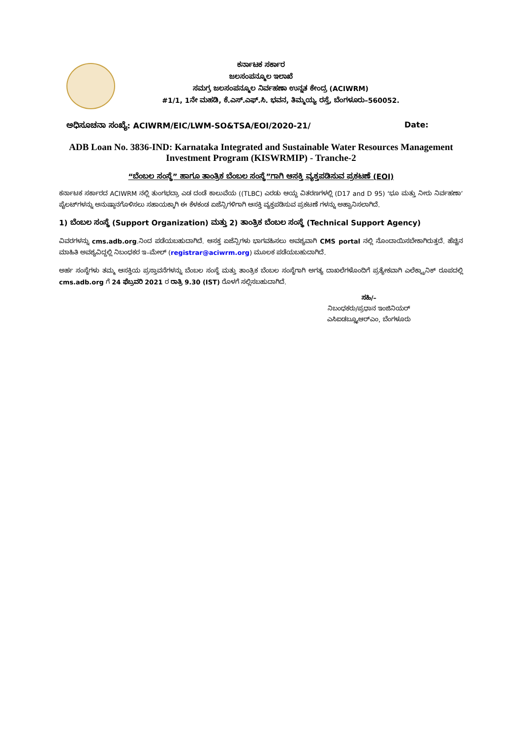ಕರ್ನಾಟಕ ಸರ್ಕಾರ
ಜಲಸಂಪನ್ಮೂಲ ಇಲಾಖೆ
ಸಮಗ್ರ ಜಲಸಂಪನ್ಮೂಲ ನಿರ್ವಹಣಾ ಉನ್ನತ ಕೇಂದ್ರ (ACIWRM)
#1/1, 1ನೇ ಮಹಡಿ, ಕೆ.ಎಸ್.ಎಫ್.ಸಿ. ಭವನ, ತಿಮ್ಮಯ್ಯ ರಸ್ತೆ, ಬೆಂಗಳೂರು–560052.
ಅಧಿಸೂಚನಾ ಸಂಖ್ಯೆ: ACIWRM/EIC/LWM-SO&TSA/EOI/2020-21/ Date:
ADB Loan No. 3836-IND: Karnataka Integrated and Sustainable Water Resources Management Investment Program (KISWRMIP) - Tranche-2
“ಬೆಂಬಲ ಸಂಸ್ಥೆ” ಹಾಗೂ ತಾಂತ್ರಿಕ ಬೆಂಬಲ ಸಂಸ್ಥೆ”ಗಾಗಿ ಆಸಕ್ತಿ ವ್ಯಕ್ತಪಡಿಸುವ ಪ್ರಕಟಣೆ (EOI)
ಕರ್ನಾಟಕ ಸರ್ಕಾರದ ACIWRM ನಲ್ಲಿ ತುಂಗಭದ್ರಾ ಎಡ ದಂಡೆ ಕಾಲುವೆಯ ((TLBC) ಎರಡು ಆಯ್ದ ವಿತರಣಗಳಲ್ಲಿ (D17 and D 95) ‘ಭೂ ಮತ್ತು ನೀರು ನಿರ್ವಹಣಾ’ ಪೈಲಟ್‌ಗಳನ್ನು ಅನುಷ್ಠಾನಗೊಳಿಸಲು ಸಹಾಯಕ್ಕಾಗಿ ಈ ಕೆಳಕಂಡ ಏಜೆನ್ಸಿಗಳಿಗಾಗಿ ಆಸಕ್ತಿ ವ್ಯಕ್ತಪಡಿಸುವ ಪ್ರಕಟಣೆ ಗಳನ್ನು ಅಹ್ವಾನಿಸಲಾಗಿದೆ.
1) ಬೆಂಬಲ ಸಂಸ್ಥೆ (Support Organization) ಮತ್ತು 2) ತಾಂತ್ರಿಕ ಬೆಂಬಲ ಸಂಸ್ಥೆ (Technical Support Agency)
ವಿವರಗಳನ್ನು cms.adb.org.ನಿಂದ ಪಡೆಯಬಹುದಾಗಿದೆ. ಆಸಕ್ತ ಏಜೆನ್ಸಿಗಳು ಭಾಗವಹಿಸಲು ಅವಶ್ಯವಾಗಿ CMS portal ನಲ್ಲಿ ನೊಂದಾಯಿಸಬೇಕಾಗಿರುತ್ತದೆ. ಹೆಚ್ಚಿನ ಮಾಹಿತಿ ಅವಶ್ಯವಿದ್ದಲ್ಲಿ ನಿಬಂಧಕರ ಇ–ಮೇಲ್ (registrar@aciwrm.org) ಮೂಲಕ ಪಡೆಯಬಹುದಾಗಿದೆ.
ಅರ್ಹ ಸಂಸ್ಥೆಗಳು ತಮ್ಮ ಆಸಕ್ತಿಯ ಪ್ರಸ್ತಾವನೆಗಳನ್ನು ಬೆಂಬಲ ಸಂಸ್ಥೆ ಮತ್ತು ತಾಂತ್ರಿಕ ಬೆಂಬಲ ಸಂಸ್ಥೆಗಾಗಿ ಅಗತ್ಯ ದಾಖಲೆಗಳೊಂದಿಗೆ ಪ್ರತ್ಯೇಕವಾಗಿ ಎಲೆಕ್ಟ್ರಾನಿಕ್ ರೂಪದಲ್ಲಿ cms.adb.org ಗೆ 24 ಫೆಬ್ರವರಿ 2021 ರ ರಾತ್ರಿ 9.30 (IST) ರೊಳಗೆ ಸಲ್ಲಿಸಬಹುದಾಗಿದೆ.
ಸಹಿ/–
ನಿಬಂಧಕರು/ಪ್ರಧಾನ ಇಂಜಿನಿಯರ್
ಎಸಿಐಡಬ್ಲ್ಯೂಆರ್‌ಎಂ, ಬೆಂಗಳೂರು